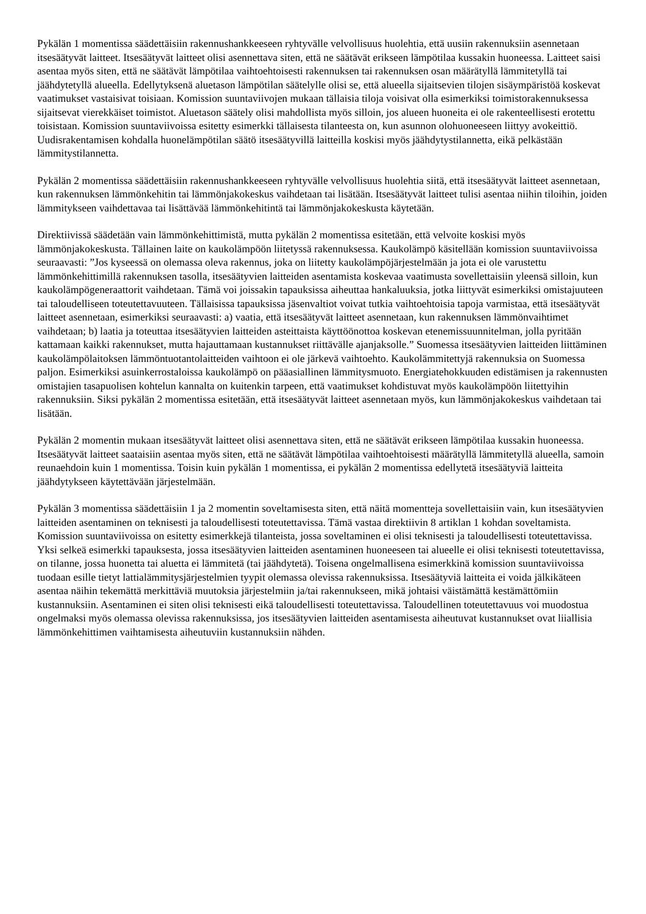Pykälän 1 momentissa säädettäisiin rakennushankkeeseen ryhtyvälle velvollisuus huolehtia, että uusiin rakennuksiin asennetaan itsesäätyvät laitteet. Itsesäätyvät laitteet olisi asennettava siten, että ne säätävät erikseen lämpötilaa kussakin huoneessa. Laitteet saisi asentaa myös siten, että ne säätävät lämpötilaa vaihtoehtoisesti rakennuksen tai rakennuksen osan määrätyllä lämmitetyllä tai jäähdytetyllä alueella. Edellytyksenä aluetason lämpötilan säätelylle olisi se, että alueella sijaitsevien tilojen sisäympäristöä koskevat vaatimukset vastaisivat toisiaan. Komission suuntaviivojen mukaan tällaisia tiloja voisivat olla esimerkiksi toimistorakennuksessa sijaitsevat vierekkäiset toimistot. Aluetason säätely olisi mahdollista myös silloin, jos alueen huoneita ei ole rakenteellisesti erotettu toisistaan. Komission suuntaviivoissa esitetty esimerkki tällaisesta tilanteesta on, kun asunnon olohuoneeseen liittyy avokeittiö. Uudisrakentamisen kohdalla huonelämpötilan säätö itsesäätyvillä laitteilla koskisi myös jäähdytystilannetta, eikä pelkästään lämmitystilannetta.
Pykälän 2 momentissa säädettäisiin rakennushankkeeseen ryhtyvälle velvollisuus huolehtia siitä, että itsesäätyvät laitteet asennetaan, kun rakennuksen lämmönkehitin tai lämmönjakokeskus vaihdetaan tai lisätään. Itsesäätyvät laitteet tulisi asentaa niihin tiloihin, joiden lämmitykseen vaihdettavaa tai lisättävää lämmönkehitintä tai lämmönjakokeskusta käytetään.
Direktiivissä säädetään vain lämmönkehittimistä, mutta pykälän 2 momentissa esitetään, että velvoite koskisi myös lämmönjakokeskusta. Tällainen laite on kaukolämpöön liitetyssä rakennuksessa. Kaukolämpö käsitellään komission suuntaviivoissa seuraavasti: ”Jos kyseessä on olemassa oleva rakennus, joka on liitetty kaukolämpöjärjestelmään ja jota ei ole varustettu lämmönkehittimillä rakennuksen tasolla, itsesäätyvien laitteiden asentamista koskevaa vaatimusta sovellettaisiin yleensä silloin, kun kaukolämpögeneraattorit vaihdetaan. Tämä voi joissakin tapauksissa aiheuttaa hankaluuksia, jotka liittyvät esimerkiksi omistajuuteen tai taloudelliseen toteutettavuuteen. Tällaisissa tapauksissa jäsenvaltiot voivat tutkia vaihtoehtoisia tapoja varmistaa, että itsesäätyvät laitteet asennetaan, esimerkiksi seuraavasti: a) vaatia, että itsesäätyvät laitteet asennetaan, kun rakennuksen lämmönvaihtimet vaihdetaan; b) laatia ja toteuttaa itsesäätyvien laitteiden asteittaista käyttöönottoa koskevan etenemissuunnitelman, jolla pyritään kattamaan kaikki rakennukset, mutta hajauttamaan kustannukset riittävälle ajanjaksolle.” Suomessa itsesäätyvien laitteiden liittäminen kaukolämpölaitoksen lämmöntuotantolaitteiden vaihtoon ei ole järkevä vaihtoehto. Kaukolämmitettyjä rakennuksia on Suomessa paljon. Esimerkiksi asuinkerrostaloissa kaukolämpö on pääasiallinen lämmitysmuoto. Energiatehokkuuden edistämisen ja rakennusten omistajien tasapuolisen kohtelun kannalta on kuitenkin tarpeen, että vaatimukset kohdistuvat myös kaukolämpöön liitettyihin rakennuksiin. Siksi pykälän 2 momentissa esitetään, että itsesäätyvät laitteet asennetaan myös, kun lämmönjakokeskus vaihdetaan tai lisätään.
Pykälän 2 momentin mukaan itsesäätyvät laitteet olisi asennettava siten, että ne säätävät erikseen lämpötilaa kussakin huoneessa. Itsesäätyvät laitteet saataisiin asentaa myös siten, että ne säätävät lämpötilaa vaihtoehtoisesti määrätyllä lämmitetyllä alueella, samoin reunaehdoin kuin 1 momentissa. Toisin kuin pykälän 1 momentissa, ei pykälän 2 momentissa edellytetä itsesäätyviä laitteita jäähdytykseen käytettävään järjestelmään.
Pykälän 3 momentissa säädettäisiin 1 ja 2 momentin soveltamisesta siten, että näitä momentteja sovellettaisiin vain, kun itsesäätyvien laitteiden asentaminen on teknisesti ja taloudellisesti toteutettavissa. Tämä vastaa direktiivin 8 artiklan 1 kohdan soveltamista. Komission suuntaviivoissa on esitetty esimerkkejä tilanteista, jossa soveltaminen ei olisi teknisesti ja taloudellisesti toteutettavissa. Yksi selkeä esimerkki tapauksesta, jossa itsesäätyvien laitteiden asentaminen huoneeseen tai alueelle ei olisi teknisesti toteutettavissa, on tilanne, jossa huonetta tai aluetta ei lämmitetä (tai jäähdytetä). Toisena ongelmallisena esimerkkinä komission suuntaviivoissa tuodaan esille tietyt lattialämmitysjärjestelmien tyypit olemassa olevissa rakennuksissa. Itsesäätyviä laitteita ei voida jälkikäteen asentaa näihin tekemättä merkittäviä muutoksia järjestelmiin ja/tai rakennukseen, mikä johtaisi väistämättä kestämättömiin kustannuksiin. Asentaminen ei siten olisi teknisesti eikä taloudellisesti toteutettavissa. Taloudellinen toteutettavuus voi muodostua ongelmaksi myös olemassa olevissa rakennuksissa, jos itsesäätyvien laitteiden asentamisesta aiheutuvat kustannukset ovat liiallisia lämmönkehittimen vaihtamisesta aiheutuviin kustannuksiin nähden.